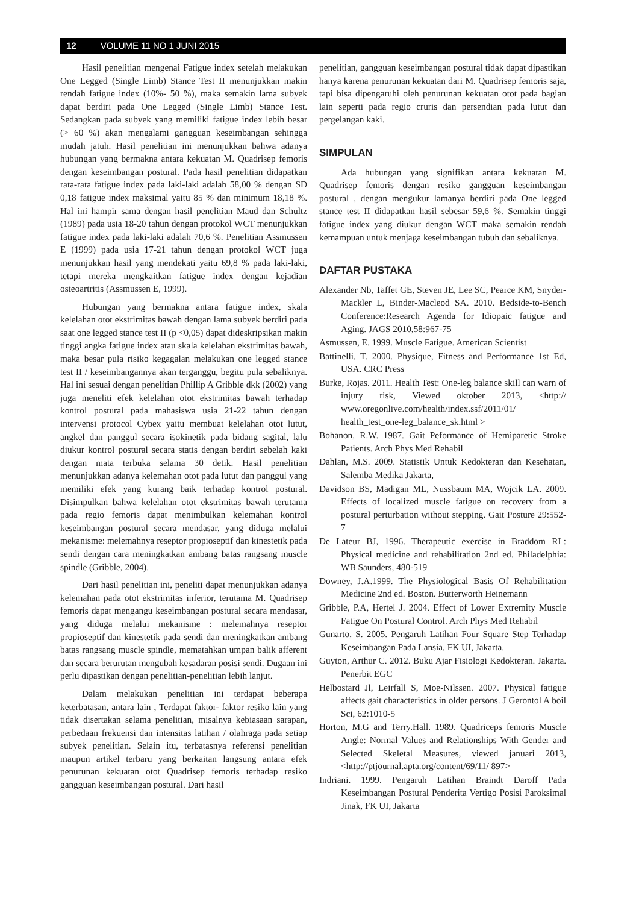12 VOLUME 11 NO 1 JUNI 2015
Hasil penelitian mengenai Fatigue index setelah melakukan One Legged (Single Limb) Stance Test II menunjukkan makin rendah fatigue index (10%- 50 %), maka semakin lama subyek dapat berdiri pada One Legged (Single Limb) Stance Test. Sedangkan pada subyek yang memiliki fatigue index lebih besar (> 60 %) akan mengalami gangguan keseimbangan sehingga mudah jatuh. Hasil penelitian ini menunjukkan bahwa adanya hubungan yang bermakna antara kekuatan M. Quadrisep femoris dengan keseimbangan postural. Pada hasil penelitian didapatkan rata-rata fatigue index pada laki-laki adalah 58,00 % dengan SD 0,18 fatigue index maksimal yaitu 85 % dan minimum 18,18 %. Hal ini hampir sama dengan hasil penelitian Maud dan Schultz (1989) pada usia 18-20 tahun dengan protokol WCT menunjukkan fatigue index pada laki-laki adalah 70,6 %. Penelitian Assmussen E (1999) pada usia 17-21 tahun dengan protokol WCT juga menunjukkan hasil yang mendekati yaitu 69,8 % pada laki-laki, tetapi mereka mengkaitkan fatigue index dengan kejadian osteoartritis (Assmussen E, 1999).
Hubungan yang bermakna antara fatigue index, skala kelelahan otot ekstrimitas bawah dengan lama subyek berdiri pada saat one legged stance test II (p <0,05) dapat dideskripsikan makin tinggi angka fatigue index atau skala kelelahan ekstrimitas bawah, maka besar pula risiko kegagalan melakukan one legged stance test II / keseimbangannya akan terganggu, begitu pula sebaliknya. Hal ini sesuai dengan penelitian Phillip A Gribble dkk (2002) yang juga meneliti efek kelelahan otot ekstrimitas bawah terhadap kontrol postural pada mahasiswa usia 21-22 tahun dengan intervensi protocol Cybex yaitu membuat kelelahan otot lutut, angkel dan panggul secara isokinetik pada bidang sagital, lalu diukur kontrol postural secara statis dengan berdiri sebelah kaki dengan mata terbuka selama 30 detik. Hasil penelitian menunjukkan adanya kelemahan otot pada lutut dan panggul yang memiliki efek yang kurang baik terhadap kontrol postural. Disimpulkan bahwa kelelahan otot ekstrimitas bawah terutama pada regio femoris dapat menimbulkan kelemahan kontrol keseimbangan postural secara mendasar, yang diduga melalui mekanisme: melemahnya reseptor propioseptif dan kinestetik pada sendi dengan cara meningkatkan ambang batas rangsang muscle spindle (Gribble, 2004).
Dari hasil penelitian ini, peneliti dapat menunjukkan adanya kelemahan pada otot ekstrimitas inferior, terutama M. Quadrisep femoris dapat mengangu keseimbangan postural secara mendasar, yang diduga melalui mekanisme : melemahnya reseptor propioseptif dan kinestetik pada sendi dan meningkatkan ambang batas rangsang muscle spindle, mematahkan umpan balik afferent dan secara berurutan mengubah kesadaran posisi sendi. Dugaan ini perlu dipastikan dengan penelitian-penelitian lebih lanjut.
Dalam melakukan penelitian ini terdapat beberapa keterbatasan, antara lain , Terdapat faktor- faktor resiko lain yang tidak disertakan selama penelitian, misalnya kebiasaan sarapan, perbedaan frekuensi dan intensitas latihan / olahraga pada setiap subyek penelitian. Selain itu, terbatasnya referensi penelitian maupun artikel terbaru yang berkaitan langsung antara efek penurunan kekuatan otot Quadrisep femoris terhadap resiko gangguan keseimbangan postural. Dari hasil
penelitian, gangguan keseimbangan postural tidak dapat dipastikan hanya karena penurunan kekuatan dari M. Quadrisep femoris saja, tapi bisa dipengaruhi oleh penurunan kekuatan otot pada bagian lain seperti pada regio cruris dan persendian pada lutut dan pergelangan kaki.
SIMPULAN
Ada hubungan yang signifikan antara kekuatan M. Quadrisep femoris dengan resiko gangguan keseimbangan postural , dengan mengukur lamanya berdiri pada One legged stance test II didapatkan hasil sebesar 59,6 %. Semakin tinggi fatigue index yang diukur dengan WCT maka semakin rendah kemampuan untuk menjaga keseimbangan tubuh dan sebaliknya.
DAFTAR PUSTAKA
Alexander Nb, Taffet GE, Steven JE, Lee SC, Pearce KM, Snyder-Mackler L, Binder-Macleod SA. 2010. Bedside-to-Bench Conference:Research Agenda for Idiopaic fatigue and Aging. JAGS 2010,58:967-75
Asmussen, E. 1999. Muscle Fatigue. American Scientist
Battinelli, T. 2000. Physique, Fitness and Performance 1st Ed, USA. CRC Press
Burke, Rojas. 2011. Health Test: One-leg balance skill can warn of injury risk, Viewed oktober 2013, <http:// www.oregonlive.com/health/index.ssf/2011/01/ health_test_one-leg_balance_sk.html >
Bohanon, R.W. 1987. Gait Peformance of Hemiparetic Stroke Patients. Arch Phys Med Rehabil
Dahlan, M.S. 2009. Statistik Untuk Kedokteran dan Kesehatan, Salemba Medika Jakarta,
Davidson BS, Madigan ML, Nussbaum MA, Wojcik LA. 2009. Effects of localized muscle fatigue on recovery from a postural perturbation without stepping. Gait Posture 29:552-7
De Lateur BJ, 1996. Therapeutic exercise in Braddom RL: Physical medicine and rehabilitation 2nd ed. Philadelphia: WB Saunders, 480-519
Downey, J.A.1999. The Physiological Basis Of Rehabilitation Medicine 2nd ed. Boston. Butterworth Heinemann
Gribble, P.A, Hertel J. 2004. Effect of Lower Extremity Muscle Fatigue On Postural Control. Arch Phys Med Rehabil
Gunarto, S. 2005. Pengaruh Latihan Four Square Step Terhadap Keseimbangan Pada Lansia, FK UI, Jakarta.
Guyton, Arthur C. 2012. Buku Ajar Fisiologi Kedokteran. Jakarta. Penerbit EGC
Helbostard Jl, Leirfall S, Moe-Nilssen. 2007. Physical fatigue affects gait characteristics in older persons. J Gerontol A boil Sci, 62:1010-5
Horton, M.G and Terry.Hall. 1989. Quadriceps femoris Muscle Angle: Normal Values and Relationships With Gender and Selected Skeletal Measures, viewed januari 2013, <http://ptjournal.apta.org/content/69/11/ 897>
Indriani. 1999. Pengaruh Latihan Braindt Daroff Pada Keseimbangan Postural Penderita Vertigo Posisi Paroksimal Jinak, FK UI, Jakarta